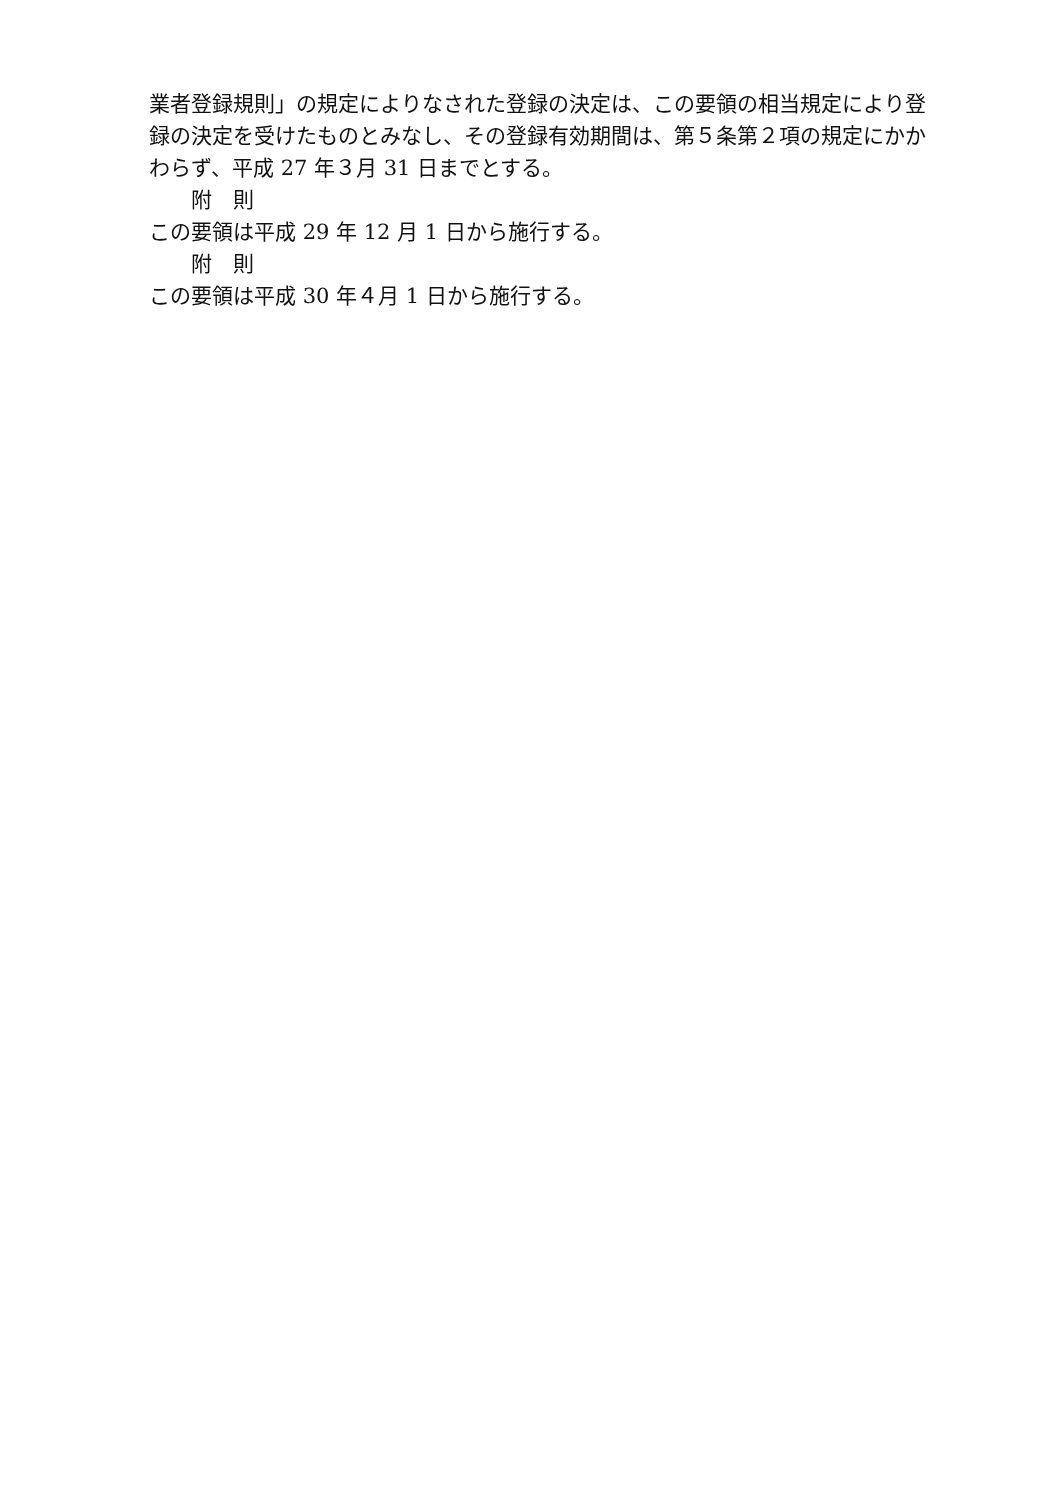業者登録規則」の規定によりなされた登録の決定は、この要領の相当規定により登録の決定を受けたものとみなし、その登録有効期間は、第５条第２項の規定にかかわらず、平成 27 年３月 31 日までとする。
附　則
この要領は平成 29 年 12 月 1 日から施行する。
附　則
この要領は平成 30 年４月 1 日から施行する。